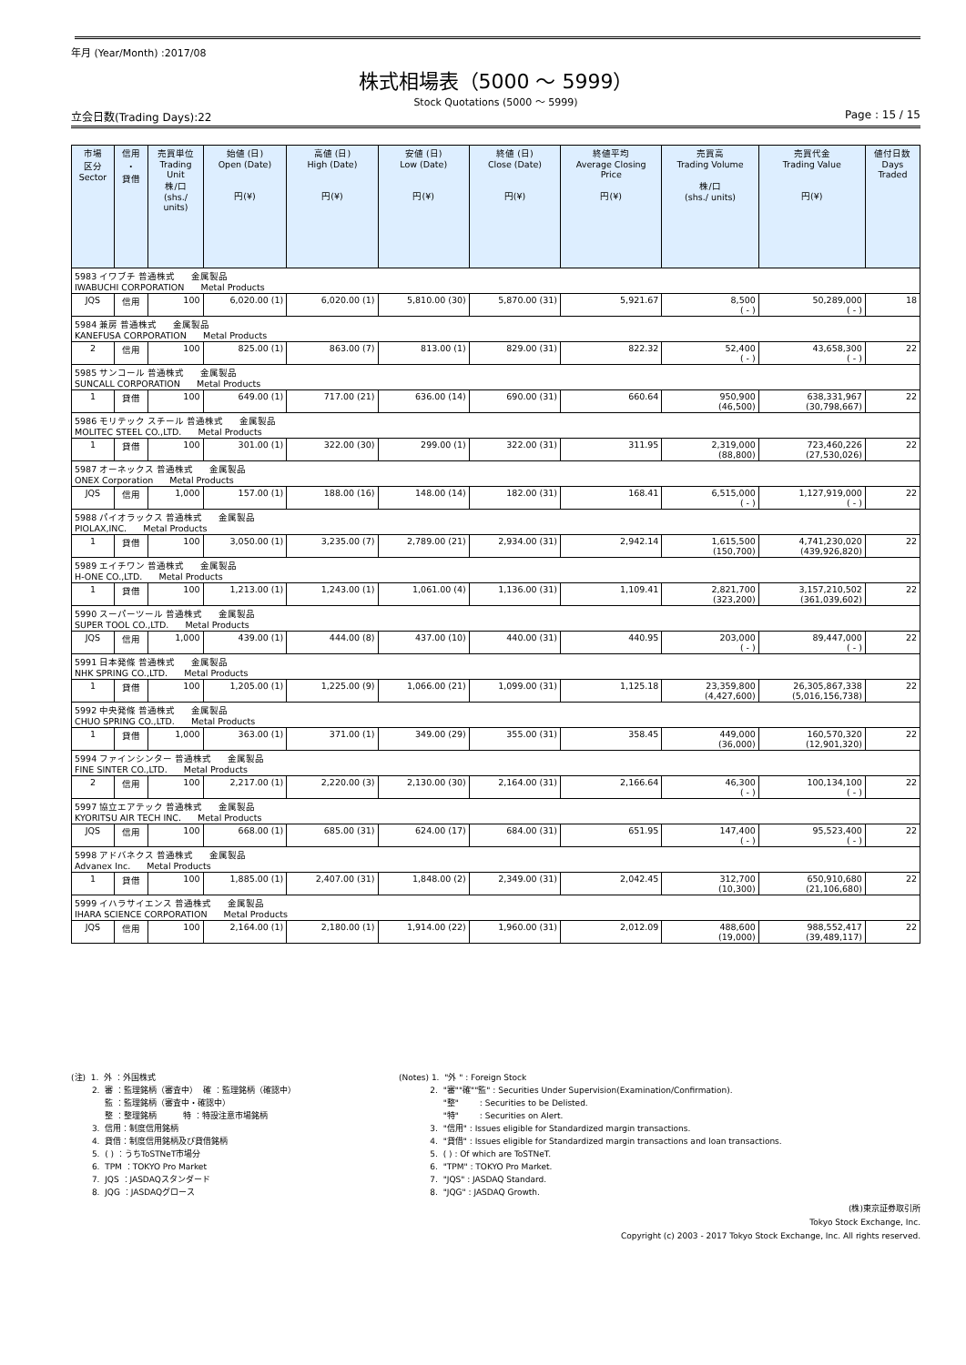年月 (Year/Month) :2017/08
株式相場表（5000 ～ 5999）
Stock Quotations (5000 ～ 5999)
立会日数(Trading Days):22 Page : 15 / 15
| 市場 区分 Sector | 信用 ・ 貸借 | 売買単位 Trading Unit 株/口 (shs./ units) | 始値 (日) Open (Date) 円(¥) | 高値 (日) High (Date) 円(¥) | 安値 (日) Low (Date) 円(¥) | 終値 (日) Close (Date) 円(¥) | 終値平均 Average Closing Price 円(¥) | 売買高 Trading Volume 株/口 (shs./ units) | 売買代金 Trading Value 円(¥) | 値付日数 Days Traded |
| --- | --- | --- | --- | --- | --- | --- | --- | --- | --- | --- |
| 5983 イワブチ 普通株式 金属製品 IWABUCHI CORPORATION Metal Products | | | | | | | | | | |
| JQS | 信用 | 100 | 6,020.00 (1) | 6,020.00 (1) | 5,810.00 (30) | 5,870.00 (31) | 5,921.67 | 8,500 ( - ) | 50,289,000 ( - ) | 18 |
| 5984 兼房 普通株式 金属製品 KANEFUSA CORPORATION Metal Products | | | | | | | | | | |
| 2 | 信用 | 100 | 825.00 (1) | 863.00 (7) | 813.00 (1) | 829.00 (31) | 822.32 | 52,400 ( - ) | 43,658,300 ( - ) | 22 |
| 5985 サンコール 普通株式 金属製品 SUNCALL CORPORATION Metal Products | | | | | | | | | | |
| 1 | 貸借 | 100 | 649.00 (1) | 717.00 (21) | 636.00 (14) | 690.00 (31) | 660.64 | 950,900 (46,500) | 638,331,967 (30,798,667) | 22 |
| 5986 モリテック スチール 普通株式 金属製品 MOLITEC STEEL CO.,LTD. Metal Products | | | | | | | | | | |
| 1 | 貸借 | 100 | 301.00 (1) | 322.00 (30) | 299.00 (1) | 322.00 (31) | 311.95 | 2,319,000 (88,800) | 723,460,226 (27,530,026) | 22 |
| 5987 オーネックス 普通株式 金属製品 ONEX Corporation Metal Products | | | | | | | | | | |
| JQS | 信用 | 1,000 | 157.00 (1) | 188.00 (16) | 148.00 (14) | 182.00 (31) | 168.41 | 6,515,000 ( - ) | 1,127,919,000 ( - ) | 22 |
| 5988 パイオラックス 普通株式 金属製品 PIOLAX,INC. Metal Products | | | | | | | | | | |
| 1 | 貸借 | 100 | 3,050.00 (1) | 3,235.00 (7) | 2,789.00 (21) | 2,934.00 (31) | 2,942.14 | 1,615,500 (150,700) | 4,741,230,020 (439,926,820) | 22 |
| 5989 エイチワン 普通株式 金属製品 H-ONE CO.,LTD. Metal Products | | | | | | | | | | |
| 1 | 貸借 | 100 | 1,213.00 (1) | 1,243.00 (1) | 1,061.00 (4) | 1,136.00 (31) | 1,109.41 | 2,821,700 (323,200) | 3,157,210,502 (361,039,602) | 22 |
| 5990 スーパーツール 普通株式 金属製品 SUPER TOOL CO.,LTD. Metal Products | | | | | | | | | | |
| JQS | 信用 | 1,000 | 439.00 (1) | 444.00 (8) | 437.00 (10) | 440.00 (31) | 440.95 | 203,000 ( - ) | 89,447,000 ( - ) | 22 |
| 5991 日本発條 普通株式 金属製品 NHK SPRING CO.,LTD. Metal Products | | | | | | | | | | |
| 1 | 貸借 | 100 | 1,205.00 (1) | 1,225.00 (9) | 1,066.00 (21) | 1,099.00 (31) | 1,125.18 | 23,359,800 (4,427,600) | 26,305,867,338 (5,016,156,738) | 22 |
| 5992 中央発條 普通株式 金属製品 CHUO SPRING CO.,LTD. Metal Products | | | | | | | | | | |
| 1 | 貸借 | 1,000 | 363.00 (1) | 371.00 (1) | 349.00 (29) | 355.00 (31) | 358.45 | 449,000 (36,000) | 160,570,320 (12,901,320) | 22 |
| 5994 ファインシンター 普通株式 金属製品 FINE SINTER CO.,LTD. Metal Products | | | | | | | | | | |
| 2 | 信用 | 100 | 2,217.00 (1) | 2,220.00 (3) | 2,130.00 (30) | 2,164.00 (31) | 2,166.64 | 46,300 ( - ) | 100,134,100 ( - ) | 22 |
| 5997 協立エアテック 普通株式 金属製品 KYORITSU AIR TECH INC. Metal Products | | | | | | | | | | |
| JQS | 信用 | 100 | 668.00 (1) | 685.00 (31) | 624.00 (17) | 684.00 (31) | 651.95 | 147,400 ( - ) | 95,523,400 ( - ) | 22 |
| 5998 アドバネクス 普通株式 金属製品 Advanex Inc. Metal Products | | | | | | | | | | |
| 1 | 貸借 | 100 | 1,885.00 (1) | 2,407.00 (31) | 1,848.00 (2) | 2,349.00 (31) | 2,042.45 | 312,700 (10,300) | 650,910,680 (21,106,680) | 22 |
| 5999 イハラサイエンス 普通株式 金属製品 IHARA SCIENCE CORPORATION Metal Products | | | | | | | | | | |
| JQS | 信用 | 100 | 2,164.00 (1) | 2,180.00 (1) | 1,914.00 (22) | 1,960.00 (31) | 2,012.09 | 488,600 (19,000) | 988,552,417 (39,489,117) | 22 |
(注) 1. 外 ：外国株式 2. 審 ：監理銘柄（審査中） 確 ：監理銘柄（確認中） 監 ：監理銘柄（審査中・確認中） 整 ：整理銘柄 特 ：特設注意市場銘柄 3. 信用：制度信用銘柄 4. 貸借：制度信用銘柄及び貸借銘柄 5. ( ) ：うちToSTNeT市場分 6. TPM ：TOKYO Pro Market 7. JQS ：JASDAQスタンダード 8. JQG ：JASDAQグロース
(Notes) 1. "外 " : Foreign Stock 2. "審""確""監" : Securities Under Supervision(Examination/Confirmation). "整" : Securities to be Delisted. "特" : Securities on Alert. 3. "信用" : Issues eligible for Standardized margin transactions. 4. "貸借" : Issues eligible for Standardized margin transactions and loan transactions. 5. ( ) : Of which are ToSTNeT. 6. "TPM" : TOKYO Pro Market. 7. "JQS" : JASDAQ Standard. 8. "JQG" : JASDAQ Growth.
(株)東京証券取引所
Tokyo Stock Exchange, Inc.
Copyright (c) 2003 - 2017 Tokyo Stock Exchange, Inc. All rights reserved.